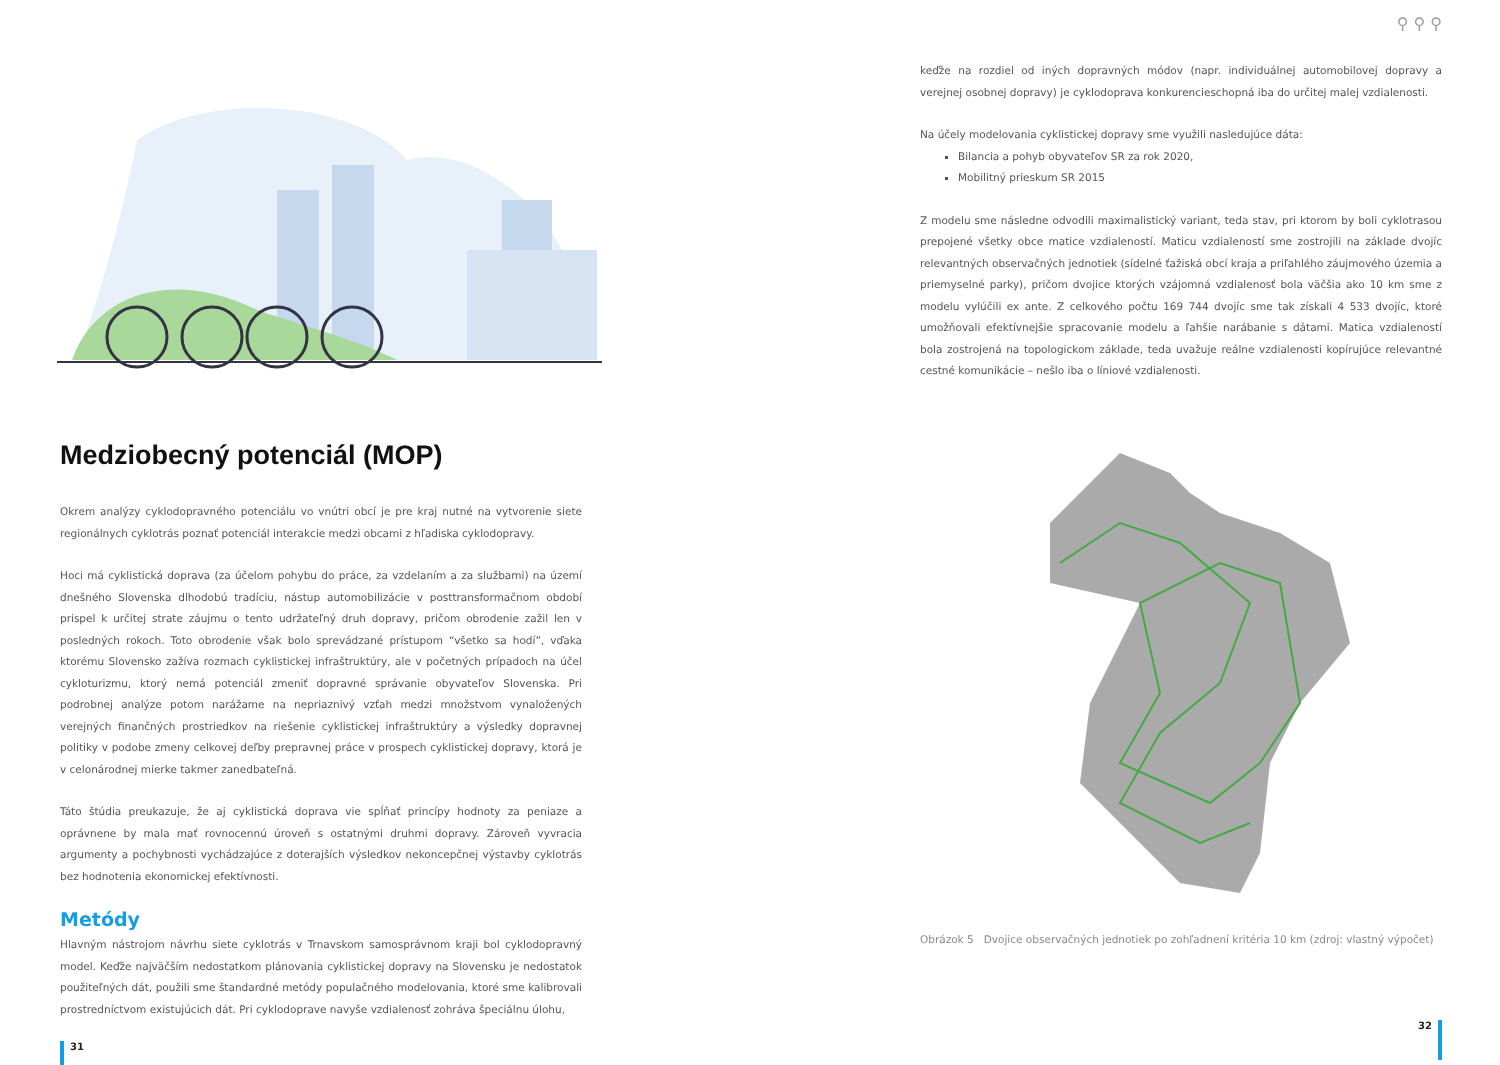Medziobecný potenciál (MOP)
Okrem analýzy cyklodopravného potenciálu vo vnútri obcí je pre kraj nutné na vytvorenie siete regionálnych cyklotrás poznať potenciál interakcie medzi obcami z hľadiska cyklodopravy.
Hoci má cyklistická doprava (za účelom pohybu do práce, za vzdelaním a za službami) na území dnešného Slovenska dlhodobú tradíciu, nástup automobilizácie v posttransformačnom období prispel k určitej strate záujmu o tento udržateľný druh dopravy, pričom obrodenie zažil len v posledných rokoch. Toto obrodenie však bolo sprevádzané prístupom “všetko sa hodí”, vďaka ktorému Slovensko zažíva rozmach cyklistickej infraštruktúry, ale v početných prípadoch na účel cykloturizmu, ktorý nemá potenciál zmeniť dopravné správanie obyvateľov Slovenska. Pri podrobnej analýze potom narážame na nepriaznivý vzťah medzi množstvom vynaložených verejných finančných prostriedkov na riešenie cyklistickej infraštruktúry a výsledky dopravnej politiky v podobe zmeny celkovej deľby prepravnej práce v prospech cyklistickej dopravy, ktorá je v celonárodnej mierke takmer zanedbateľná.
Táto štúdia preukazuje, že aj cyklistická doprava vie spĺňať princípy hodnoty za peniaze a oprávnene by mala mať rovnocennú úroveň s ostatnými druhmi dopravy. Zároveň vyvracia argumenty a pochybnosti vychádzajúce z doterajších výsledkov nekoncepčnej výstavby cyklotrás bez hodnotenia ekonomickej efektívnosti.
Metódy
Hlavným nástrojom návrhu siete cyklotrás v Trnavskom samosprávnom kraji bol cyklodopravný model. Keďže najväčším nedostatkom plánovania cyklistickej dopravy na Slovensku je nedostatok použiteľných dát, použili sme štandardné metódy populačného modelovania, ktoré sme kalibrovali prostredníctvom existujúcich dát. Pri cyklodoprave navyše vzdialenosť zohráva špeciálnu úlohu,
31
⚲ ⚲ ⚲
keďže na rozdiel od iných dopravných módov (napr. individuálnej automobilovej dopravy a verejnej osobnej dopravy) je cyklodoprava konkurencieschopná iba do určitej malej vzdialenosti.
Na účely modelovania cyklistickej dopravy sme využili nasledujúce dáta:
Bilancia a pohyb obyvateľov SR za rok 2020,
Mobilitný prieskum SR 2015
Z modelu sme následne odvodili maximalistický variant, teda stav, pri ktorom by boli cyklotrasou prepojené všetky obce matice vzdialeností. Maticu vzdialeností sme zostrojili na základe dvojíc relevantných observačných jednotiek (sídelné ťažiská obcí kraja a priľahlého záujmového územia a priemyselné parky), pričom dvojice ktorých vzájomná vzdialenosť bola väčšia ako 10 km sme z modelu vylúčili ex ante. Z celkového počtu 169 744 dvojíc sme tak získali 4 533 dvojíc, ktoré umožňovali efektívnejšie spracovanie modelu a ľahšie narábanie s dátami. Matica vzdialeností bola zostrojená na topologickom základe, teda uvažuje reálne vzdialenosti kopírujúce relevantné cestné komunikácie – nešlo iba o líniové vzdialenosti.
Obrázok 5 Dvojice observačných jednotiek po zohľadnení kritéria 10 km (zdroj: vlastný výpočet)
32